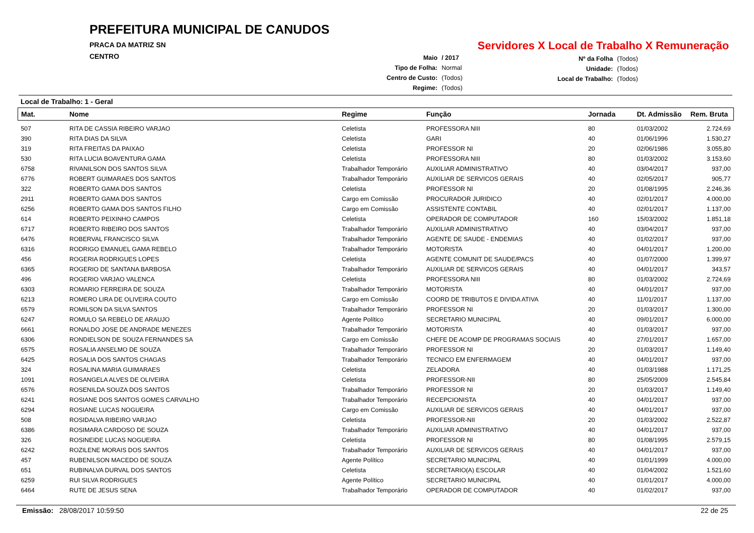PREFEITURA MUNICIPAL DE CANUDOS
PRACA DA MATRIZ SN
CENTRO
Servidores X Local de Trabalho X Remuneração
| Maio | / 2017 |
| Tipo de Folha: | Normal |
| Centro de Custo: | (Todos) |
| Regime: | (Todos) |
| Nº da Folha | (Todos) |
| Unidade: | (Todos) |
| Local de Trabalho: | (Todos) |
Local de Trabalho: 1 - Geral
| Mat. | Nome | Regime | Função | Jornada | Dt. Admissão | Rem. Bruta |
| --- | --- | --- | --- | --- | --- | --- |
| 507 | RITA DE CASSIA RIBEIRO VARJAO | Celetista | PROFESSORA NIII | 80 | 01/03/2002 | 2.724,69 |
| 390 | RITA DIAS DA SILVA | Celetista | GARI | 40 | 01/06/1996 | 1.530,27 |
| 319 | RITA FREITAS DA PAIXAO | Celetista | PROFESSOR NI | 20 | 02/06/1986 | 3.055,80 |
| 530 | RITA LUCIA BOAVENTURA GAMA | Celetista | PROFESSORA NIII | 80 | 01/03/2002 | 3.153,60 |
| 6758 | RIVANILSON DOS SANTOS SILVA | Trabalhador Temporário | AUXILIAR ADMINISTRATIVO | 40 | 03/04/2017 | 937,00 |
| 6776 | ROBERT GUIMARAES DOS SANTOS | Trabalhador Temporário | AUXILIAR DE SERVICOS GERAIS | 40 | 02/05/2017 | 905,77 |
| 322 | ROBERTO GAMA DOS SANTOS | Celetista | PROFESSOR NI | 20 | 01/08/1995 | 2.246,36 |
| 2911 | ROBERTO GAMA DOS SANTOS | Cargo em Comissão | PROCURADOR JURIDICO | 40 | 02/01/2017 | 4.000,00 |
| 6256 | ROBERTO GAMA DOS SANTOS FILHO | Cargo em Comissão | ASSISTENTE CONTABIL | 40 | 02/01/2017 | 1.137,00 |
| 614 | ROBERTO PEIXINHO CAMPOS | Celetista | OPERADOR DE COMPUTADOR | 160 | 15/03/2002 | 1.851,18 |
| 6717 | ROBERTO RIBEIRO DOS SANTOS | Trabalhador Temporário | AUXILIAR ADMINISTRATIVO | 40 | 03/04/2017 | 937,00 |
| 6476 | ROBERVAL FRANCISCO SILVA | Trabalhador Temporário | AGENTE DE SAUDE - ENDEMIAS | 40 | 01/02/2017 | 937,00 |
| 6316 | RODRIGO EMANUEL GAMA REBELO | Trabalhador Temporário | MOTORISTA | 40 | 04/01/2017 | 1.200,00 |
| 456 | ROGERIA RODRIGUES LOPES | Celetista | AGENTE COMUNIT DE SAUDE/PACS | 40 | 01/07/2000 | 1.399,97 |
| 6365 | ROGERIO DE SANTANA BARBOSA | Trabalhador Temporário | AUXILIAR DE SERVICOS GERAIS | 40 | 04/01/2017 | 343,57 |
| 496 | ROGERIO VARJAO VALENCA | Celetista | PROFESSORA NIII | 80 | 01/03/2002 | 2.724,69 |
| 6303 | ROMARIO FERREIRA DE SOUZA | Trabalhador Temporário | MOTORISTA | 40 | 04/01/2017 | 937,00 |
| 6213 | ROMERO LIRA DE OLIVEIRA COUTO | Cargo em Comissão | COORD DE TRIBUTOS E DIVIDA ATIVA | 40 | 11/01/2017 | 1.137,00 |
| 6579 | ROMILSON DA SILVA SANTOS | Trabalhador Temporário | PROFESSOR NI | 20 | 01/03/2017 | 1.300,00 |
| 6247 | ROMULO SA REBELO DE ARAUJO | Agente Político | SECRETARIO MUNICIPAL | 40 | 09/01/2017 | 6.000,00 |
| 6661 | RONALDO JOSE DE ANDRADE MENEZES | Trabalhador Temporário | MOTORISTA | 40 | 01/03/2017 | 937,00 |
| 6306 | RONDIELSON DE SOUZA FERNANDES SA | Cargo em Comissão | CHEFE DE ACOMP DE PROGRAMAS SOCIAIS | 40 | 27/01/2017 | 1.657,00 |
| 6575 | ROSALIA ANSELMO DE SOUZA | Trabalhador Temporário | PROFESSOR NI | 20 | 01/03/2017 | 1.149,40 |
| 6425 | ROSALIA DOS SANTOS CHAGAS | Trabalhador Temporário | TECNICO EM ENFERMAGEM | 40 | 04/01/2017 | 937,00 |
| 324 | ROSALINA MARIA GUIMARAES | Celetista | ZELADORA | 40 | 01/03/1988 | 1.171,25 |
| 1091 | ROSANGELA ALVES DE OLIVEIRA | Celetista | PROFESSOR-NII | 80 | 25/05/2009 | 2.545,84 |
| 6576 | ROSENILDA SOUZA DOS SANTOS | Trabalhador Temporário | PROFESSOR NI | 20 | 01/03/2017 | 1.149,40 |
| 6241 | ROSIANE DOS SANTOS GOMES CARVALHO | Trabalhador Temporário | RECEPCIONISTA | 40 | 04/01/2017 | 937,00 |
| 6294 | ROSIANE LUCAS NOGUEIRA | Cargo em Comissão | AUXILIAR DE SERVICOS GERAIS | 40 | 04/01/2017 | 937,00 |
| 508 | ROSIDALVA RIBEIRO VARJAO | Celetista | PROFESSOR-NII | 20 | 01/03/2002 | 2.522,87 |
| 6386 | ROSIMARA CARDOSO DE SOUZA | Trabalhador Temporário | AUXILIAR ADMINISTRATIVO | 40 | 04/01/2017 | 937,00 |
| 326 | ROSINEIDE LUCAS NOGUEIRA | Celetista | PROFESSOR NI | 80 | 01/08/1995 | 2.579,15 |
| 6242 | ROZILENE MORAIS DOS SANTOS | Trabalhador Temporário | AUXILIAR DE SERVICOS GERAIS | 40 | 04/01/2017 | 937,00 |
| 457 | RUBENILSON MACEDO DE SOUZA | Agente Político | SECRETARIO MUNICIPAL | 40 | 01/01/1999 | 4.000,00 |
| 651 | RUBINALVA DURVAL DOS SANTOS | Celetista | SECRETARIO(A) ESCOLAR | 40 | 01/04/2002 | 1.521,60 |
| 6259 | RUI SILVA RODRIGUES | Agente Político | SECRETARIO MUNICIPAL | 40 | 01/01/2017 | 4.000,00 |
| 6464 | RUTE DE JESUS SENA | Trabalhador Temporário | OPERADOR DE COMPUTADOR | 40 | 01/02/2017 | 937,00 |
Emissão: 28/08/2017 10:59:50 22 de 25